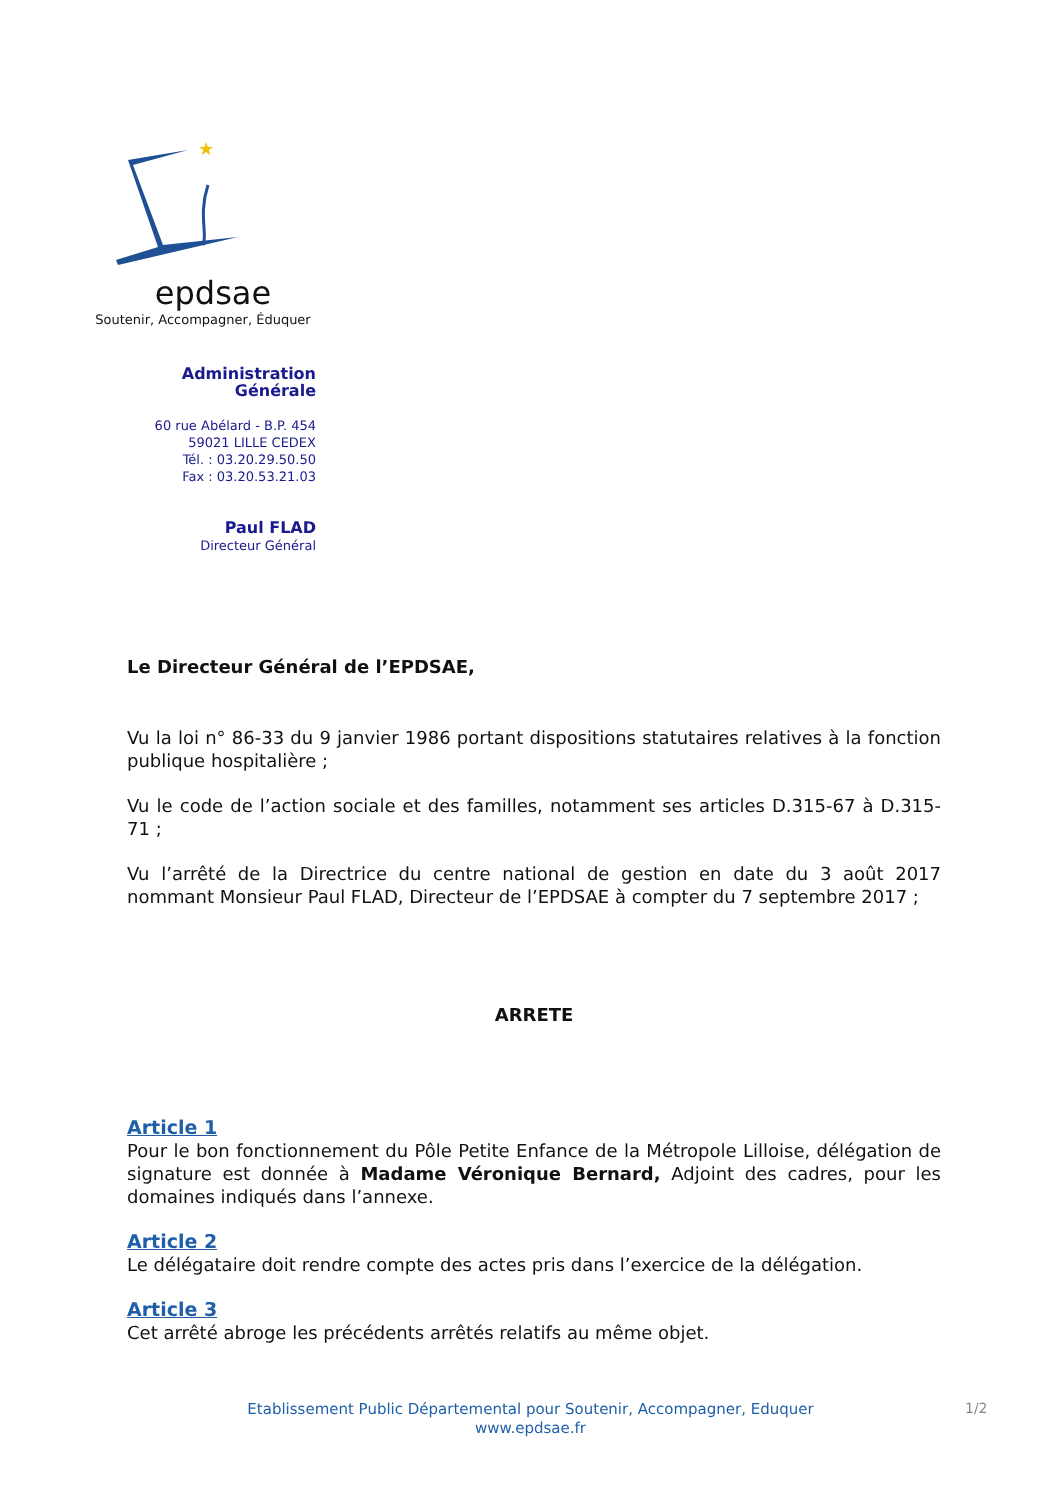★
epdsae
Soutenir, Accompagner, Éduquer
Administration Générale
60 rue Abélard - B.P. 454
59021 LILLE CEDEX
Tél. : 03.20.29.50.50
Fax : 03.20.53.21.03
Paul FLAD
Directeur Général
Le Directeur Général de l’EPDSAE,
Vu la loi n° 86-33 du 9 janvier 1986 portant dispositions statutaires relatives à la fonction publique hospitalière ;
Vu le code de l’action sociale et des familles, notamment ses articles D.315-67 à D.315-71 ;
Vu l’arrêté de la Directrice du centre national de gestion en date du 3 août 2017 nommant Monsieur Paul FLAD, Directeur de l’EPDSAE à compter du 7 septembre 2017 ;
ARRETE
Article 1
Pour le bon fonctionnement du Pôle Petite Enfance de la Métropole Lilloise, délégation de signature est donnée à Madame Véronique Bernard, Adjoint des cadres, pour les domaines indiqués dans l’annexe.
Article 2
Le délégataire doit rendre compte des actes pris dans l’exercice de la délégation.
Article 3
Cet arrêté abroge les précédents arrêtés relatifs au même objet.
Etablissement Public Départemental pour Soutenir, Accompagner, Eduquer
www.epdsae.fr
1/2